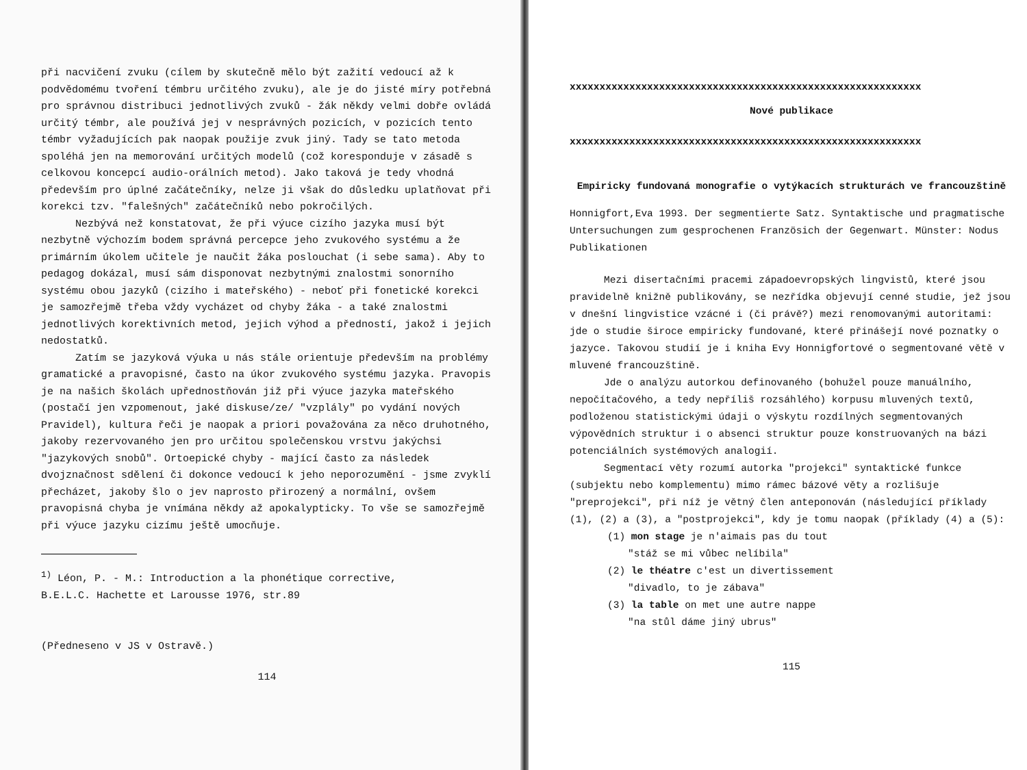při nacvičení zvuku (cílem by skutečně mělo být zažití vedoucí až k podvědomému tvoření témbru určitého zvuku), ale je do jisté míry potřebná pro správnou distribuci jednotlivých zvuků - žák někdy velmi dobře ovládá určitý témbr, ale používá jej v nesprávných pozicích, v pozicích tento témbr vyžadujících pak naopak použije zvuk jiný. Tady se tato metoda spoléhá jen na memorování určitých modelů (což koresponduje v zásadě s celkovou koncepcí audio-orálních metod). Jako taková je tedy vhodná především pro úplné začátečníky, nelze ji však do důsledku uplatňovat při korekci tzv. "falešných" začátečníků nebo pokročilých.
Nezbývá než konstatovat, že při výuce cizího jazyka musí být nezbytně výchozím bodem správná percepce jeho zvukového systému a že primárním úkolem učitele je naučit žáka poslouchat (i sebe sama). Aby to pedagog dokázal, musí sám disponovat nezbytnými znalostmi sonorního systému obou jazyků (cizího i mateřského) - neboť při fonetické korekci je samozřejmě třeba vždy vycházet od chyby žáka - a také znalostmi jednotlivých korektivních metod, jejich výhod a předností, jakož i jejich nedostatků.
Zatím se jazyková výuka u nás stále orientuje především na problémy gramatické a pravopisné, často na úkor zvukového systému jazyka. Pravopis je na našich školách upřednostňován již při výuce jazyka mateřského (postačí jen vzpomenout, jaké diskuse/ze/ "vzplály" po vydání nových Pravidel), kultura řeči je naopak a priori považována za něco druhotného, jakoby rezervovaného jen pro určitou společenskou vrstvu jakýchsi "jazykových snobů". Ortoepické chyby - mající často za následek dvojznačnost sdělení či dokonce vedoucí k jeho neporozumění - jsme zvyklí přecházet, jakoby šlo o jev naprosto přirozený a normální, ovšem pravopisná chyba je vnímána někdy až apokalypticky. To vše se samozřejmě při výuce jazyku cizímu ještě umocňuje.
<sup>1)</sup> Léon, P. - M.: Introduction a la phonétique corrective,
B.E.L.C. Hachette et Larousse 1976, str.89
(Předneseno v JS v Ostravě.)
114
xxxxxxxxxxxxxxxxxxxxxxxxxxxxxxxxxxxxxxxxxxxxxxxxxxxxxxxxxxx
Nové publikace
xxxxxxxxxxxxxxxxxxxxxxxxxxxxxxxxxxxxxxxxxxxxxxxxxxxxxxxxxxx
Empiricky fundovaná monografie o vytýkacích strukturách ve francouzštině
Honnigfort,Eva 1993. Der segmentierte Satz. Syntaktische und pragmatische Untersuchungen zum gesprochenen Französich der Gegenwart. Münster: Nodus Publikationen
Mezi disertačními pracemi západoevropských lingvistů, které jsou pravidelně knižně publikovány, se nezřídka objevují cenné studie, jež jsou v dnešní lingvistice vzácné i (či právě?) mezi renomovanými autoritami: jde o studie široce empiricky fundované, které přinášejí nové poznatky o jazyce. Takovou studií je i kniha Evy Honnigfortové o segmentované větě v mluvené francouzštině.
Jde o analýzu autorkou definovaného (bohužel pouze manuálního, nepočítačového, a tedy nepříliš rozsáhlého) korpusu mluvených textů, podloženou statistickými údaji o výskytu rozdílných segmentovaných výpovědních struktur i o absenci struktur pouze konstruovaných na bázi potenciálních systémových analogií.
Segmentací věty rozumí autorka "projekci" syntaktické funkce (subjektu nebo komplementu) mimo rámec bázové věty a rozlišuje "preprojekci", při níž je větný člen anteponován (následující příklady (1), (2) a (3), a "postprojekci", kdy je tomu naopak (příklady (4) a (5):
(1) mon stage je n'aimais pas du tout
"stáž se mi vůbec nelíbila"
(2) le théatre c'est un divertissement
"divadlo, to je zábava"
(3) la table on met une autre nappe
"na stůl dáme jiný ubrus"
115